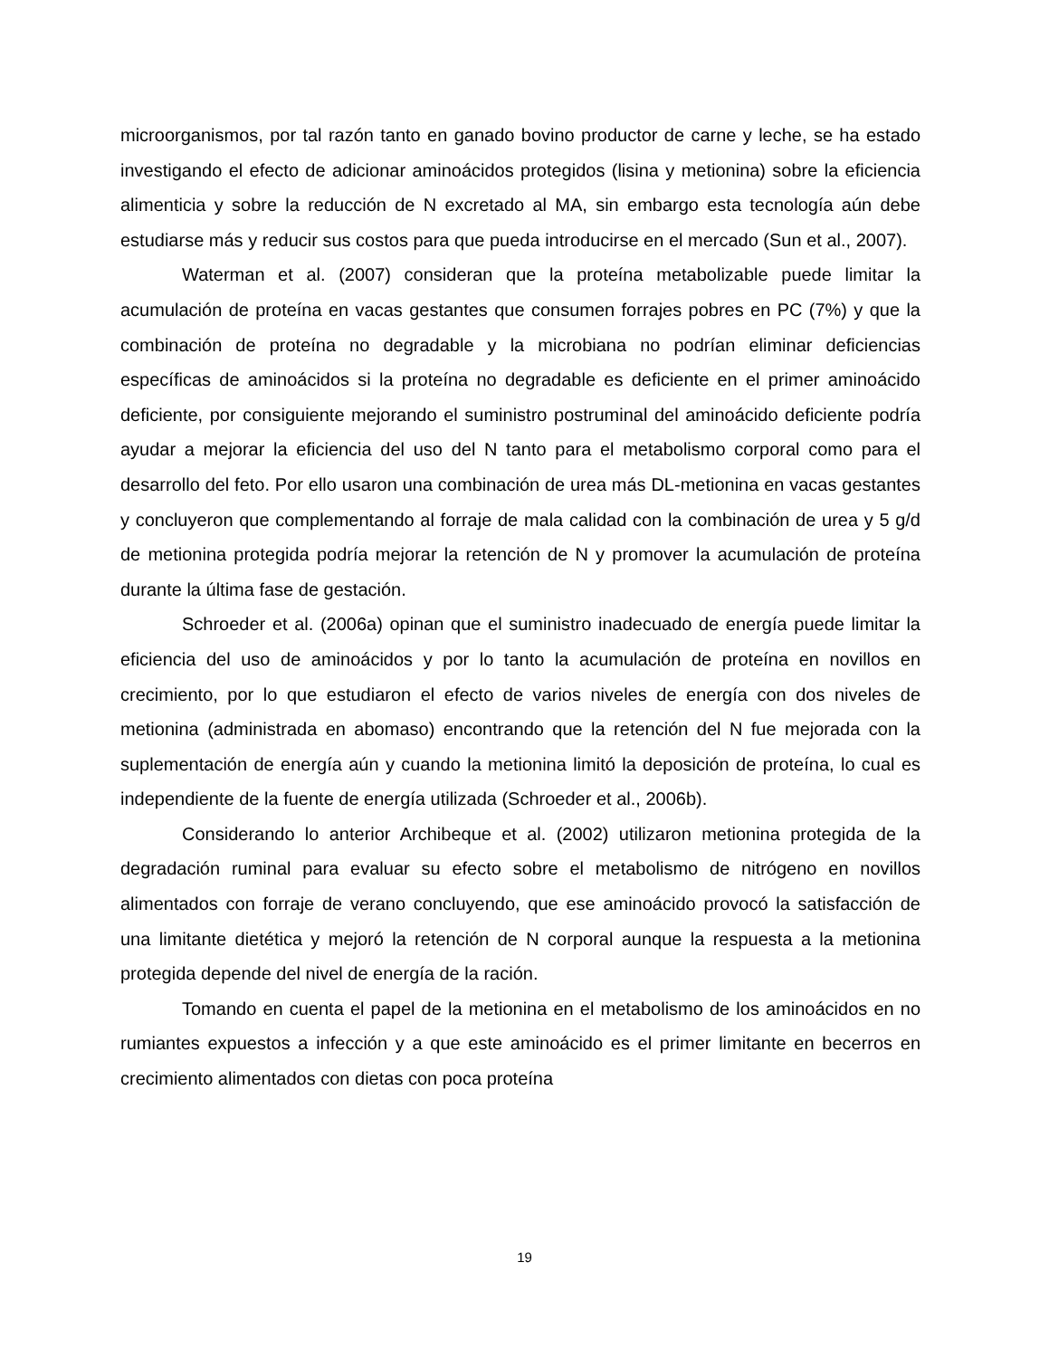microorganismos, por tal razón tanto en ganado bovino productor de carne y leche, se ha estado investigando el efecto de adicionar aminoácidos protegidos (lisina y metionina) sobre la eficiencia alimenticia y sobre la reducción de N excretado al MA, sin embargo esta tecnología aún debe estudiarse más y reducir sus costos para que pueda introducirse en el mercado (Sun et al., 2007).
Waterman et al. (2007) consideran que la proteína metabolizable puede limitar la acumulación de proteína en vacas gestantes que consumen forrajes pobres en PC (7%) y que la combinación de proteína no degradable y la microbiana no podrían eliminar deficiencias específicas de aminoácidos si la proteína no degradable es deficiente en el primer aminoácido deficiente, por consiguiente mejorando el suministro postruminal del aminoácido deficiente podría ayudar a mejorar la eficiencia del uso del N tanto para el metabolismo corporal como para el desarrollo del feto. Por ello usaron una combinación de urea más DL-metionina en vacas gestantes y concluyeron que complementando al forraje de mala calidad con la combinación de urea y 5 g/d de metionina protegida podría mejorar la retención de N y promover la acumulación de proteína durante la última fase de gestación.
Schroeder et al. (2006a) opinan que el suministro inadecuado de energía puede limitar la eficiencia del uso de aminoácidos y por lo tanto la acumulación de proteína en novillos en crecimiento, por lo que estudiaron el efecto de varios niveles de energía con dos niveles de metionina (administrada en abomaso) encontrando que la retención del N fue mejorada con la suplementación de energía aún y cuando la metionina limitó la deposición de proteína, lo cual es independiente de la fuente de energía utilizada (Schroeder et al., 2006b).
Considerando lo anterior Archibeque et al. (2002) utilizaron metionina protegida de la degradación ruminal para evaluar su efecto sobre el metabolismo de nitrógeno en novillos alimentados con forraje de verano concluyendo, que ese aminoácido provocó la satisfacción de una limitante dietética y mejoró la retención de N corporal aunque la respuesta a la metionina protegida depende del nivel de energía de la ración.
Tomando en cuenta el papel de la metionina en el metabolismo de los aminoácidos en no rumiantes expuestos a infección y a que este aminoácido es el primer limitante en becerros en crecimiento alimentados con dietas con poca proteína
19